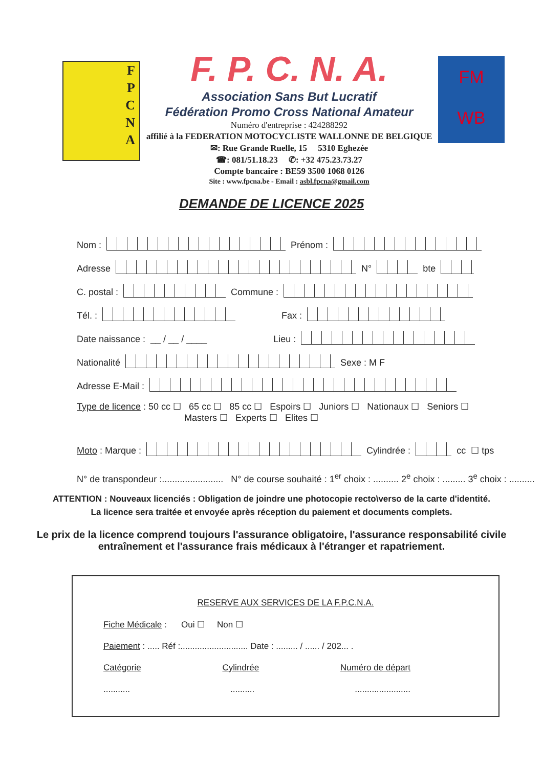F
P
C
N
A
F. P. C. N. A.
Association Sans But Lucratif
Fédération Promo Cross National Amateur
Numéro d'entreprise : 424288292
affilié à la FEDERATION MOTOCYCLISTE WALLONNE DE BELGIQUE
✉: Rue Grande Ruelle, 15 5310 Eghezée
☎: 081/51.18.23 ✆: +32 475.23.73.27
Compte bancaire : BE59 3500 1068 0126
Site : www.fpcna.be - Email : asbl.fpcna@gmail.com
FM
WB
DEMANDE DE LICENCE 2025
Nom :
Prénom :
Adresse
N°
bte
C. postal :
Commune :
Tél. :
Fax :
Date naissance : __ / __ / ____ Lieu :
Nationalité
Sexe : M F
Adresse E-Mail :
Type de licence : 50 cc ☐ 65 cc ☐ 85 cc ☐ Espoirs ☐ Juniors ☐ Nationaux ☐ Seniors ☐
Masters ☐ Experts ☐ Elites ☐
Moto : Marque :
Cylindrée :
cc ☐ tps
N° de transpondeur :........................ N° de course souhaité : 1<sup>er</sup> choix : .......... 2<sup>e</sup> choix : ......... 3<sup>e</sup> choix : ..........
ATTENTION : Nouveaux licenciés : Obligation de joindre une photocopie recto\verso de la carte d'identité.
La licence sera traitée et envoyée après réception du paiement et documents complets.
Le prix de la licence comprend toujours l'assurance obligatoire, l'assurance responsabilité civile entraînement et l'assurance frais médicaux à l'étranger et rapatriement.
RESERVE AUX SERVICES DE LA F.P.C.N.A.
Fiche Médicale : Oui ☐ Non ☐
Paiement : ..... Réf :............................ Date : ......... / ...... / 202... .
Catégorie Cylindrée Numéro de départ
........... .......... .......................